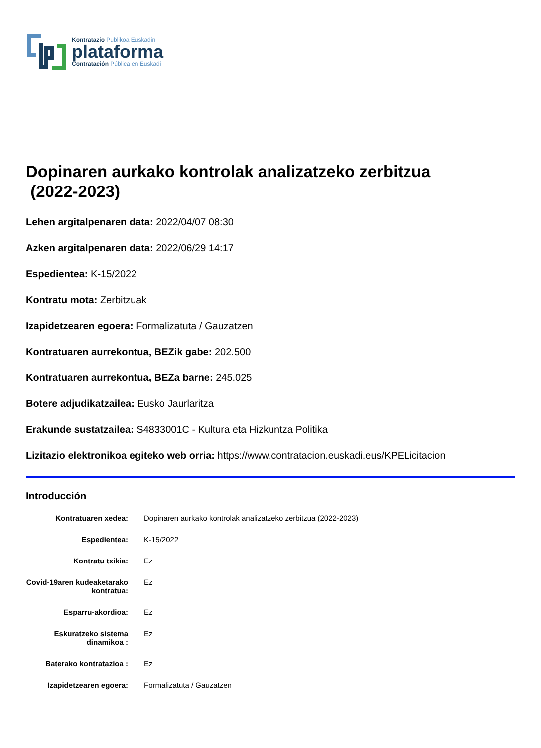Kontratazio Publikoa Euskadin
plataforma
Contratación Pública en Euskadi
Dopinaren aurkako kontrolak analizatzeko zerbitzua
(2022-2023)
Lehen argitalpenaren data: 2022/04/07 08:30
Azken argitalpenaren data: 2022/06/29 14:17
Espedientea: K-15/2022
Kontratu mota: Zerbitzuak
Izapidetzearen egoera: Formalizatuta / Gauzatzen
Kontratuaren aurrekontua, BEZik gabe: 202.500
Kontratuaren aurrekontua, BEZa barne: 245.025
Botere adjudikatzailea: Eusko Jaurlaritza
Erakunde sustatzailea: S4833001C - Kultura eta Hizkuntza Politika
Lizitazio elektronikoa egiteko web orria: https://www.contratacion.euskadi.eus/KPELicitacion
Introducción
| Kontratuaren xedea: | Dopinaren aurkako kontrolak analizatzeko zerbitzua (2022-2023) |
| Espedientea: | K-15/2022 |
| Kontratu txikia: | Ez |
| Covid-19aren kudeaketarako kontratua: | Ez |
| Esparru-akordioa: | Ez |
| Eskuratzeko sistema dinamikoa : | Ez |
| Baterako kontratazioa : | Ez |
| Izapidetzearen egoera: | Formalizatuta / Gauzatzen |